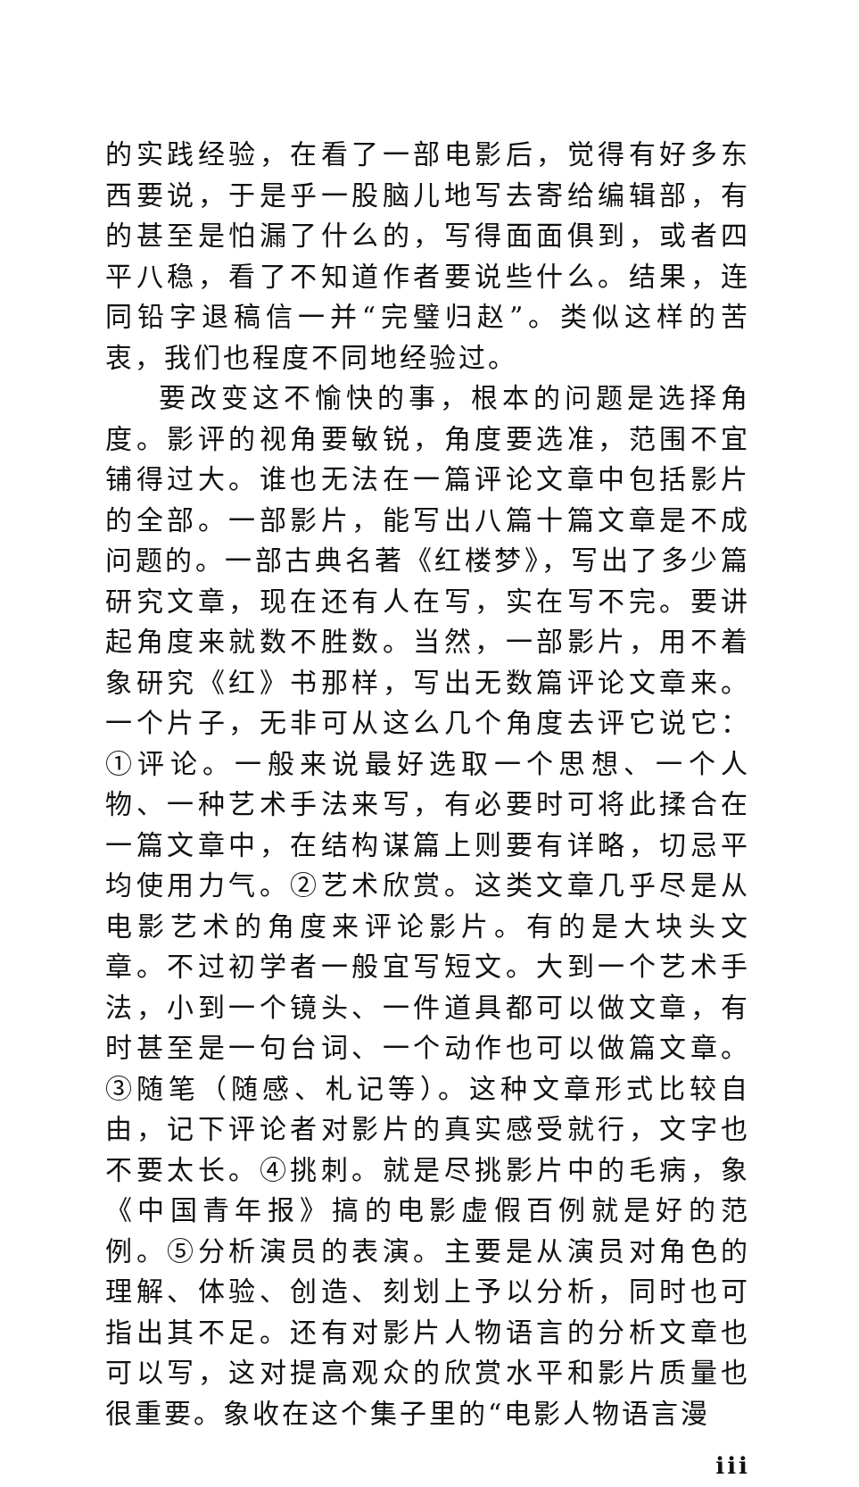的实践经验，在看了一部电影后，觉得有好多东西要说，于是乎一股脑儿地写去寄给编辑部，有的甚至是怕漏了什么的，写得面面俱到，或者四平八稳，看了不知道作者要说些什么。结果，连同铅字退稿信一并“完璧归赵”。类似这样的苦衷，我们也程度不同地经验过。
要改变这不愉快的事，根本的问题是选择角度。影评的视角要敏锐，角度要选准，范围不宜铺得过大。谁也无法在一篇评论文章中包括影片的全部。一部影片，能写出八篇十篇文章是不成问题的。一部古典名著《红楼梦》，写出了多少篇研究文章，现在还有人在写，实在写不完。要讲起角度来就数不胜数。当然，一部影片，用不着象研究《红》书那样，写出无数篇评论文章来。一个片子，无非可从这么几个角度去评它说它：①评论。一般来说最好选取一个思想、一个人物、一种艺术手法来写，有必要时可将此揉合在一篇文章中，在结构谋篇上则要有详略，切忌平均使用力气。②艺术欣赏。这类文章几乎尽是从电影艺术的角度来评论影片。有的是大块头文章。不过初学者一般宜写短文。大到一个艺术手法，小到一个镜头、一件道具都可以做文章，有时甚至是一句台词、一个动作也可以做篇文章。③随笔（随感、札记等）。这种文章形式比较自由，记下评论者对影片的真实感受就行，文字也不要太长。④挑刺。就是尽挑影片中的毛病，象《中国青年报》搞的电影虚假百例就是好的范例。⑤分析演员的表演。主要是从演员对角色的理解、体验、创造、刻划上予以分析，同时也可指出其不足。还有对影片人物语言的分析文章也可以写，这对提高观众的欣赏水平和影片质量也很重要。象收在这个集子里的“电影人物语言漫
iii